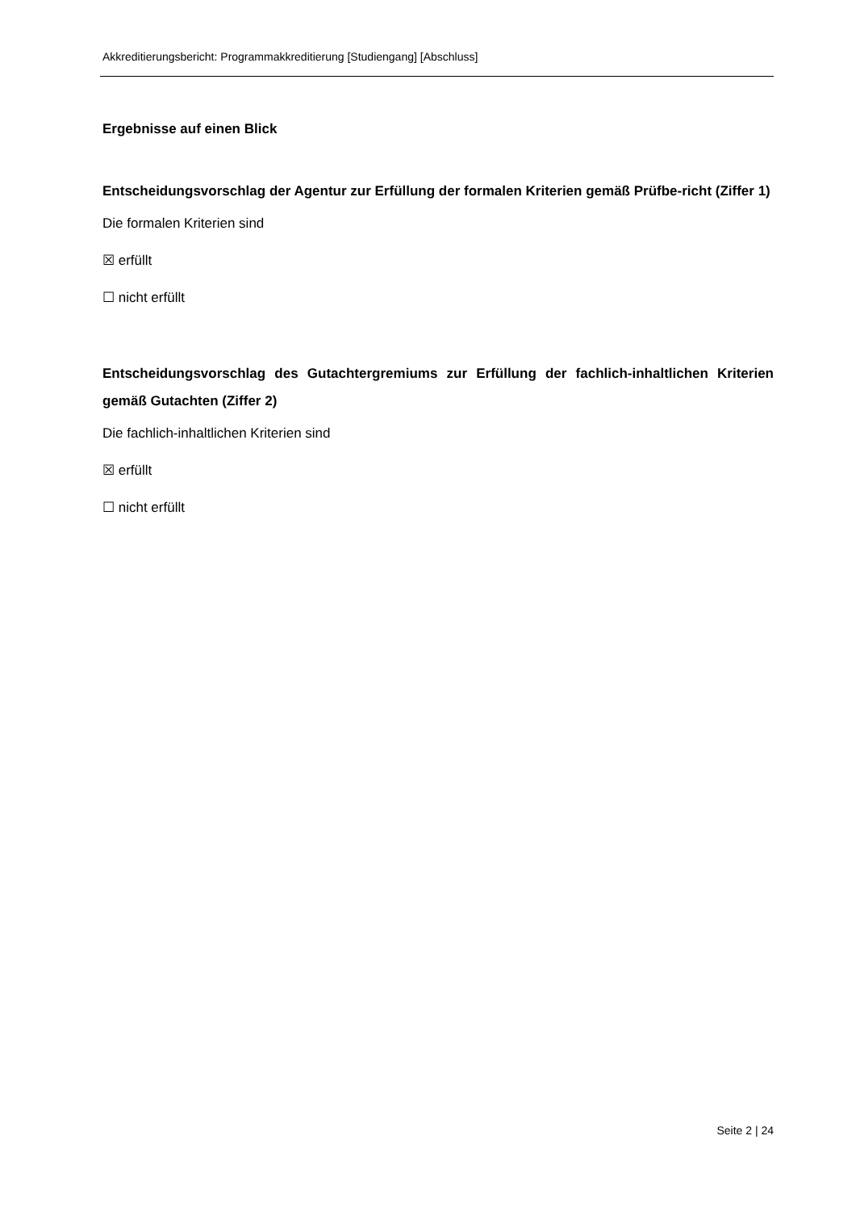Akkreditierungsbericht: Programmakkreditierung [Studiengang] [Abschluss]
Ergebnisse auf einen Blick
Entscheidungsvorschlag der Agentur zur Erfüllung der formalen Kriterien gemäß Prüfbe-richt (Ziffer 1)
Die formalen Kriterien sind
☒ erfüllt
☐ nicht erfüllt
Entscheidungsvorschlag des Gutachtergremiums zur Erfüllung der fachlich-inhaltlichen Kriterien gemäß Gutachten (Ziffer 2)
Die fachlich-inhaltlichen Kriterien sind
☒ erfüllt
☐ nicht erfüllt
Seite 2 | 24